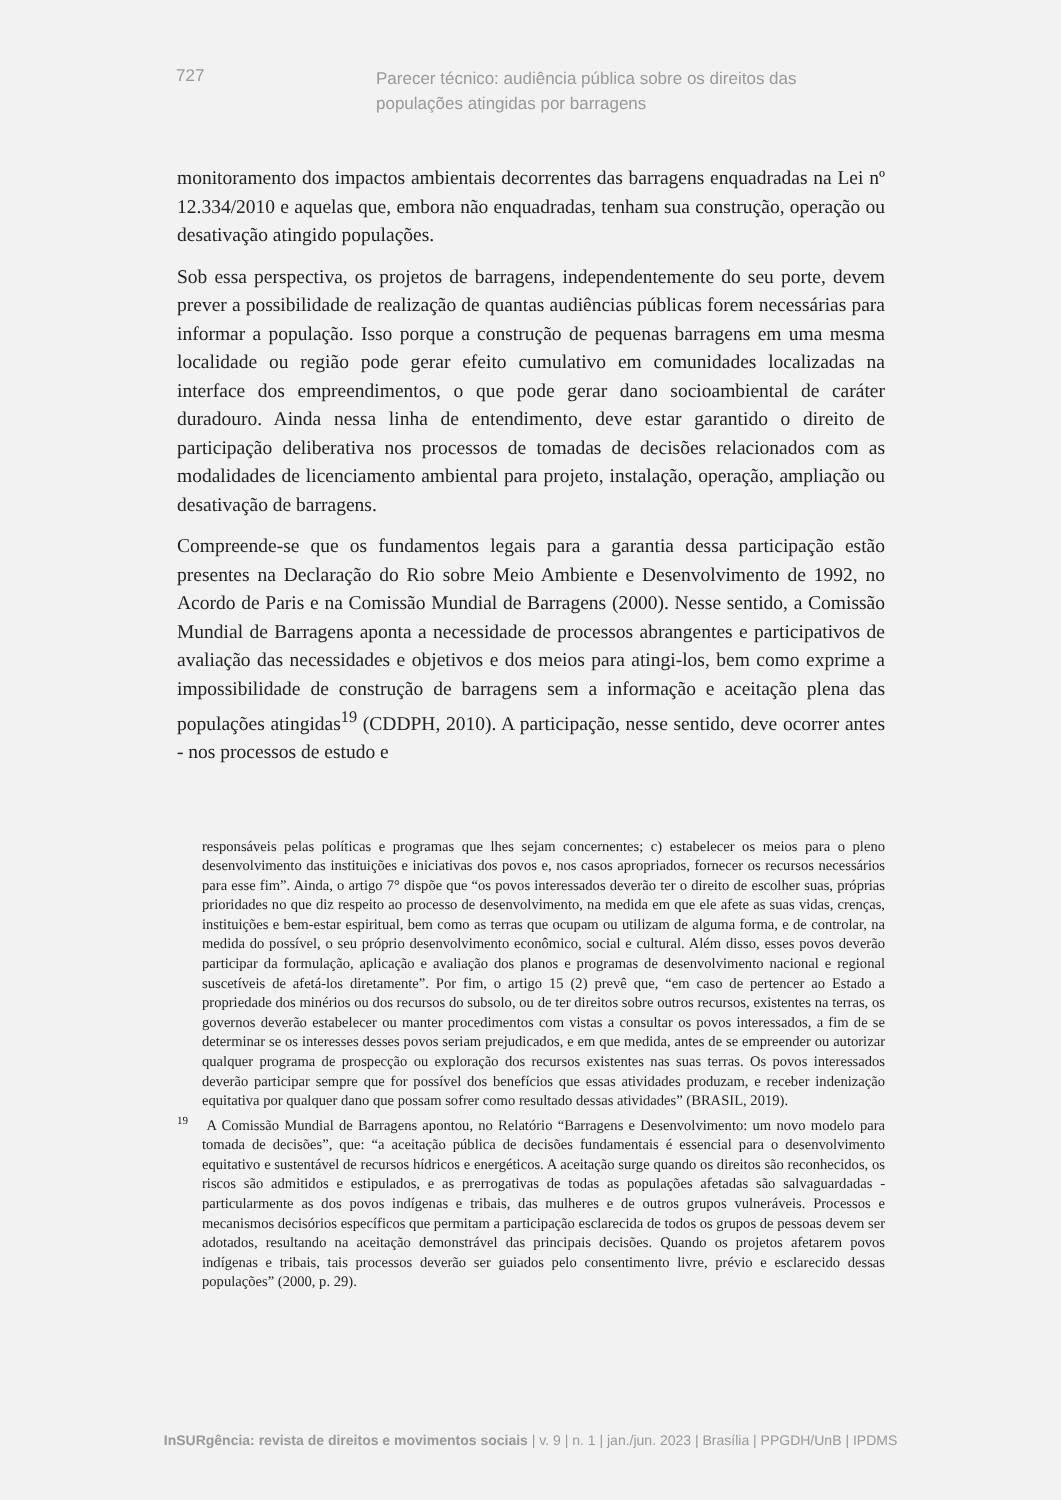727
Parecer técnico: audiência pública sobre os direitos das populações atingidas por barragens
monitoramento dos impactos ambientais decorrentes das barragens enquadradas na Lei nº 12.334/2010 e aquelas que, embora não enquadradas, tenham sua construção, operação ou desativação atingido populações.
Sob essa perspectiva, os projetos de barragens, independentemente do seu porte, devem prever a possibilidade de realização de quantas audiências públicas forem necessárias para informar a população. Isso porque a construção de pequenas barragens em uma mesma localidade ou região pode gerar efeito cumulativo em comunidades localizadas na interface dos empreendimentos, o que pode gerar dano socioambiental de caráter duradouro. Ainda nessa linha de entendimento, deve estar garantido o direito de participação deliberativa nos processos de tomadas de decisões relacionados com as modalidades de licenciamento ambiental para projeto, instalação, operação, ampliação ou desativação de barragens.
Compreende-se que os fundamentos legais para a garantia dessa participação estão presentes na Declaração do Rio sobre Meio Ambiente e Desenvolvimento de 1992, no Acordo de Paris e na Comissão Mundial de Barragens (2000). Nesse sentido, a Comissão Mundial de Barragens aponta a necessidade de processos abrangentes e participativos de avaliação das necessidades e objetivos e dos meios para atingi-los, bem como exprime a impossibilidade de construção de barragens sem a informação e aceitação plena das populações atingidas<sup>19</sup> (CDDPH, 2010). A participação, nesse sentido, deve ocorrer antes - nos processos de estudo e
responsáveis pelas políticas e programas que lhes sejam concernentes; c) estabelecer os meios para o pleno desenvolvimento das instituições e iniciativas dos povos e, nos casos apropriados, fornecer os recursos necessários para esse fim”. Ainda, o artigo 7° dispõe que “os povos interessados deverão ter o direito de escolher suas, próprias prioridades no que diz respeito ao processo de desenvolvimento, na medida em que ele afete as suas vidas, crenças, instituições e bem-estar espiritual, bem como as terras que ocupam ou utilizam de alguma forma, e de controlar, na medida do possível, o seu próprio desenvolvimento econômico, social e cultural. Além disso, esses povos deverão participar da formulação, aplicação e avaliação dos planos e programas de desenvolvimento nacional e regional suscetíveis de afetá-los diretamente”. Por fim, o artigo 15 (2) prevê que, “em caso de pertencer ao Estado a propriedade dos minérios ou dos recursos do subsolo, ou de ter direitos sobre outros recursos, existentes na terras, os governos deverão estabelecer ou manter procedimentos com vistas a consultar os povos interessados, a fim de se determinar se os interesses desses povos seriam prejudicados, e em que medida, antes de se empreender ou autorizar qualquer programa de prospecção ou exploração dos recursos existentes nas suas terras. Os povos interessados deverão participar sempre que for possível dos benefícios que essas atividades produzam, e receber indenização equitativa por qualquer dano que possam sofrer como resultado dessas atividades” (BRASIL, 2019).
<sup>19</sup> A Comissão Mundial de Barragens apontou, no Relatório “Barragens e Desenvolvimento: um novo modelo para tomada de decisões”, que: “a aceitação pública de decisões fundamentais é essencial para o desenvolvimento equitativo e sustentável de recursos hídricos e energéticos. A aceitação surge quando os direitos são reconhecidos, os riscos são admitidos e estipulados, e as prerrogativas de todas as populações afetadas são salvaguardadas - particularmente as dos povos indígenas e tribais, das mulheres e de outros grupos vulneráveis. Processos e mecanismos decisórios específicos que permitam a participação esclarecida de todos os grupos de pessoas devem ser adotados, resultando na aceitação demonstrável das principais decisões. Quando os projetos afetarem povos indígenas e tribais, tais processos deverão ser guiados pelo consentimento livre, prévio e esclarecido dessas populações” (2000, p. 29).
InSURgência: revista de direitos e movimentos sociais | v. 9 | n. 1 | jan./jun. 2023 | Brasília | PPGDH/UnB | IPDMS